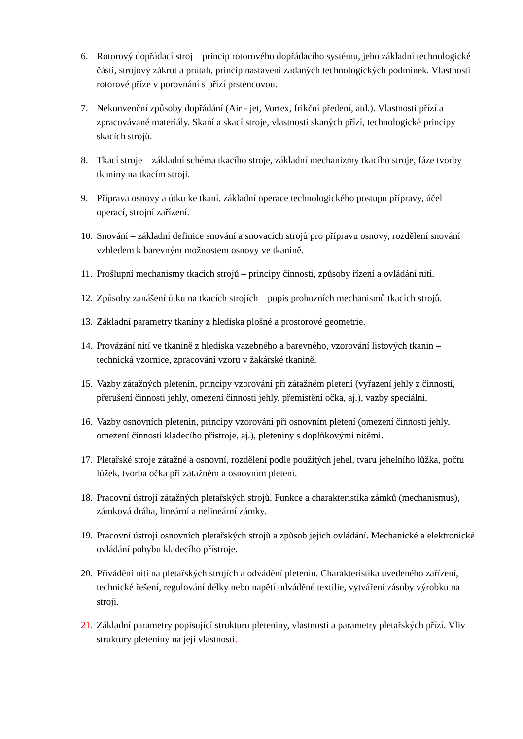6. Rotorový dopřádací stroj – princip rotorového dopřádacího systému, jeho základní technologické části, strojový zákrut a průtah, princip nastavení zadaných technologických podmínek. Vlastnosti rotorové příze v porovnání s přízí prstencovou.
7. Nekonvenční způsoby dopřádání (Air - jet, Vortex, frikční předení, atd.). Vlastnosti přízí a zpracovávané materiály. Skaní a skací stroje, vlastnosti skaných přízí, technologické principy skacích strojů.
8. Tkací stroje – základní schéma tkacího stroje, základní mechanizmy tkacího stroje, fáze tvorby tkaniny na tkacím stroji.
9. Příprava osnovy a útku ke tkaní, základní operace technologického postupu přípravy, účel operací, strojní zařízení.
10. Snování – základní definice snování a snovacích strojů pro přípravu osnovy, rozdělení snování vzhledem k barevným možnostem osnovy ve tkanině.
11. Prošlupní mechanismy tkacích strojů – principy činnosti, způsoby řízení a ovládání nití.
12. Způsoby zanášení útku na tkacích strojích – popis prohozních mechanismů tkacích strojů.
13. Základní parametry tkaniny z hlediska plošné a prostorové geometrie.
14. Provázání nití ve tkanině z hlediska vazebného a barevného, vzorování listových tkanin – technická vzornice, zpracování vzoru v žakárské tkanině.
15. Vazby zátažných pletenin, principy vzorování při zátažném pletení (vyřazení jehly z činnosti, přerušení činnosti jehly, omezení činnosti jehly, přemístění očka, aj.), vazby speciální.
16. Vazby osnovních pletenin, principy vzorování při osnovním pletení (omezení činnosti jehly, omezení činnosti kladecího přístroje, aj.), pleteniny s doplňkovými nitěmi.
17. Pletařské stroje zátažné a osnovní, rozdělení podle použitých jehel, tvaru jehelního lůžka, počtu lůžek, tvorba očka při zátažném a osnovním pletení.
18. Pracovní ústrojí zátažných pletařských strojů. Funkce a charakteristika zámků (mechanismus), zámková dráha, lineární a nelineární zámky.
19. Pracovní ústrojí osnovních pletařských strojů a způsob jejich ovládání. Mechanické a elektronické ovládání pohybu kladecího přístroje.
20. Přivádění nití na pletařských strojích a odvádění pletenin. Charakteristika uvedeného zařízení, technické řešení, regulování délky nebo napětí odváděné textilie, vytváření zásoby výrobku na stroji.
21. Základní parametry popisující strukturu pleteniny, vlastnosti a parametry pletařských přízí. Vliv struktury pleteniny na její vlastnosti.